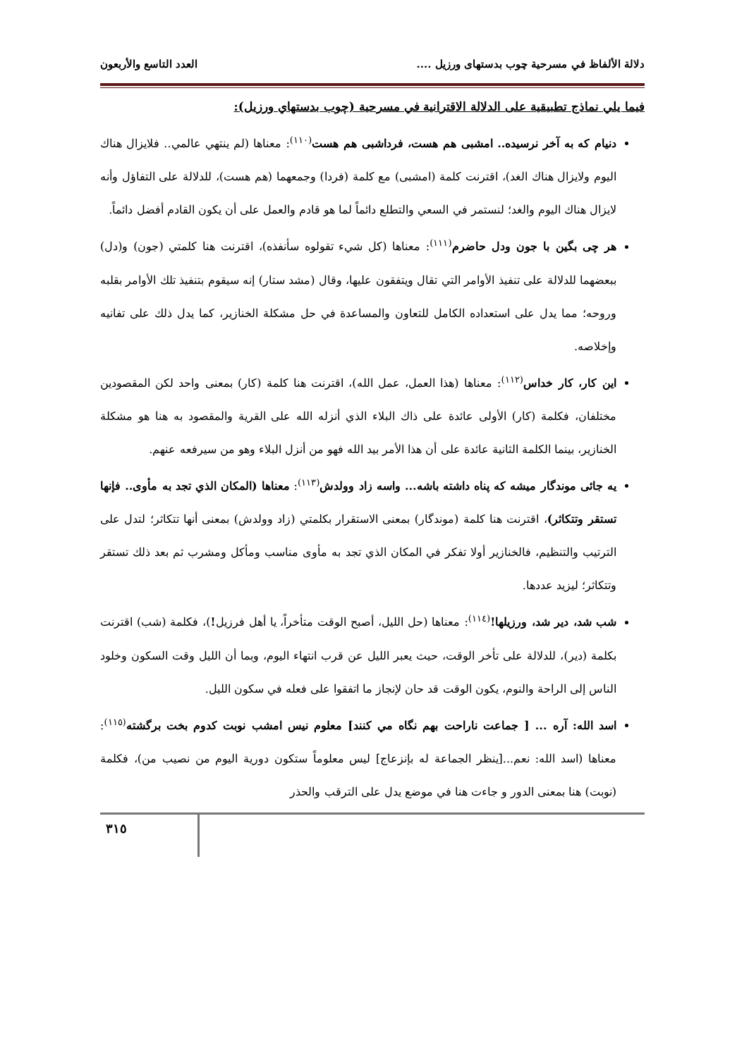دلالة الألفاظ في مسرحية چوب بدستهای ورزیل .... العدد التاسع والأربعون
فيما يلي نماذج تطبيقية على الدلالة الاقترانية في مسرحية (چوب بدستهاي ورزيل):
دنیام که به آخر نرسیده.. امشبی هم هست، فرداشبی هم هست<sup>(١١٠)</sup>: معناها (لم ينتهي عالمي.. فلايزال هناك اليوم ولايزال هناك الغد)، اقترنت كلمة (امشبی) مع كلمة (فردا) وجمعهما (هم هست)، للدلالة على التفاؤل وأنه لايزال هناك اليوم والغد؛ لنستمر في السعي والتطلع دائماً لما هو قادم والعمل على أن يكون القادم أفضل دائماً.
هر چی بگين با جون ودل حاضرم<sup>(١١١)</sup>: معناها (كل شيء تقولوه سأنفذه)، اقترنت هنا كلمتي (جون) و(دل) ببعضهما للدلالة على تنفيذ الأوامر التي تقال ويتفقون عليها، وقال (مشد ستار) إنه سيقوم بتنفيذ تلك الأوامر بقلبه وروحه؛ مما يدل على استعداده الكامل للتعاون والمساعدة في حل مشكلة الخنازير، كما يدل ذلك على تفانيه وإخلاصه.
این کار، کار خداس<sup>(١١٢)</sup>: معناها (هذا العمل، عمل الله)، اقترنت هنا كلمة (كار) بمعنى واحد لكن المقصودين مختلفان، فكلمة (كار) الأولى عائدة على ذاك البلاء الذي أنزله الله على القرية والمقصود به هنا هو مشكلة الخنازير، بينما الكلمة الثانية عائدة على أن هذا الأمر بيد الله فهو من أنزل البلاء وهو من سيرفعه عنهم.
یه جائی موندگار میشه که پناه داشته باشه... واسه زاد وولدش<sup>(١١٣)</sup>: معناها (المكان الذي تجد به مأوى.. فإنها تستقر وتتكاثر)، اقترنت هنا كلمة (موندگار) بمعنى الاستقرار بكلمتي (زاد وولدش) بمعنى أنها تتكاثر؛ لتدل على الترتيب والتنظيم، فالخنازير أولا تفكر في المكان الذي تجد به مأوى مناسب ومأكل ومشرب ثم بعد ذلك تستقر وتتكاثر؛ ليزيد عددها.
شب شد، دیر شد، ورزيلها!<sup>(١١٤)</sup>: معناها (حل الليل، أصبح الوقت متأخراً، يا أهل فرزيل!)، فكلمة (شب) اقترنت بكلمة (دير)، للدلالة على تأخر الوقت، حيث يعبر الليل عن قرب انتهاء اليوم، وبما أن الليل وقت السكون وخلود الناس إلى الراحة والنوم، يكون الوقت قد حان لإنجاز ما اتفقوا على فعله في سكون الليل.
اسد الله: آره ... [ جماعت ناراحت بهم نگاه مي كنند] معلوم نيس امشب نوبت كدوم بخت برگشته<sup>(١١٥)</sup>: معناها (اسد الله: نعم...[ينظر الجماعة له بإنزعاج] ليس معلوماً ستكون دورية اليوم من نصيب من)، فكلمة (نوبت) هنا بمعنى الدور و جاءت هنا في موضع يدل على الترقب والحذر
٣١٥